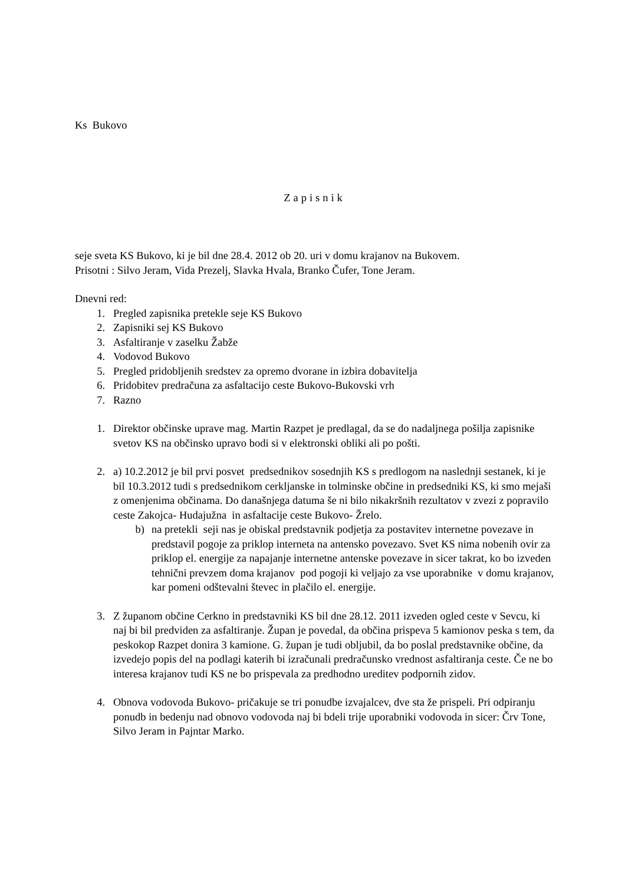Ks Bukovo
Zapisnik
seje sveta KS Bukovo, ki je bil dne 28.4. 2012 ob 20. uri v domu krajanov na Bukovem.
Prisotni : Silvo Jeram, Vida Prezelj, Slavka Hvala, Branko Čufer, Tone Jeram.
Dnevni red:
1. Pregled zapisnika pretekle seje KS Bukovo
2. Zapisniki sej KS Bukovo
3. Asfaltiranje v zaselku Žabže
4. Vodovod Bukovo
5. Pregled pridobljenih sredstev za opremo dvorane in izbira dobavitelja
6. Pridobitev predračuna za asfaltacijo ceste Bukovo-Bukovski vrh
7. Razno
1. Direktor občinske uprave mag. Martin Razpet je predlagal, da se do nadaljnega pošilja zapisnike svetov KS na občinsko upravo bodi si v elektronski obliki ali po pošti.
2. a) 10.2.2012 je bil prvi posvet predsednikov sosednjih KS s predlogom na naslednji sestanek, ki je bil 10.3.2012 tudi s predsednikom cerkljanske in tolminske občine in predsedniki KS, ki smo mejaši z omenjenima občinama. Do današnjega datuma še ni bilo nikakršnih rezultatov v zvezi z popravilo ceste Zakojca- Hudajužna in asfaltacije ceste Bukovo- Žrelo.
b) na pretekli seji nas je obiskal predstavnik podjetja za postavitev internetne povezave in predstavil pogoje za priklop interneta na antensko povezavo. Svet KS nima nobenih ovir za priklop el. energije za napajanje internetne antenske povezave in sicer takrat, ko bo izveden tehnični prevzem doma krajanov pod pogoji ki veljajo za vse uporabnike v domu krajanov, kar pomeni odštevalni števec in plačilo el. energije.
3. Z županom občine Cerkno in predstavniki KS bil dne 28.12. 2011 izveden ogled ceste v Sevcu, ki naj bi bil predviden za asfaltiranje. Župan je povedal, da občina prispeva 5 kamionov peska s tem, da peskokop Razpet donira 3 kamione. G. župan je tudi obljubil, da bo poslal predstavnike občine, da izvedejo popis del na podlagi katerih bi izračunali predračunsko vrednost asfaltiranja ceste. Če ne bo interesa krajanov tudi KS ne bo prispevala za predhodno ureditev podpornih zidov.
4. Obnova vodovoda Bukovo- pričakuje se tri ponudbe izvajalcev, dve sta že prispeli. Pri odpiranju ponudb in bedenju nad obnovo vodovoda naj bi bdeli trije uporabniki vodovoda in sicer: Črv Tone, Silvo Jeram in Pajntar Marko.